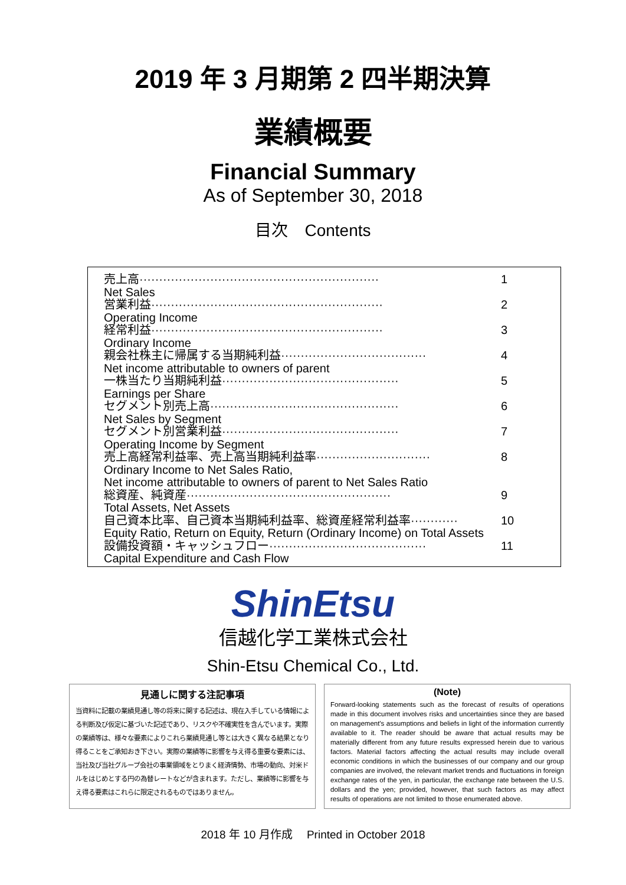2019 年 3 月期第 2 四半期決算
業績概要
Financial Summary
As of September 30, 2018
目次　Contents
売上高····························································· 1
Net Sales
営業利益··························································· 2
Operating Income
経常利益··························································· 3
Ordinary Income
親会社株主に帰属する当期純利益····································· 4
Net income attributable to owners of parent
一株当たり当期純利益············································· 5
Earnings per Share
セグメント別売上高················································ 6
Net Sales by Segment
セグメント別営業利益············································· 7
Operating Income by Segment
売上高経常利益率、売上高当期純利益率····························· 8
Ordinary Income to Net Sales Ratio,
Net income attributable to owners of parent to Net Sales Ratio
総資産、純資産···················································· 9
Total Assets, Net Assets
自己資本比率、自己資本当期純利益率、総資産経常利益率············ 10
Equity Ratio, Return on Equity, Return (Ordinary Income) on Total Assets
設備投資額・キャッシュフロー········································ 11
Capital Expenditure and Cash Flow
ShinEtsu
信越化学工業株式会社
Shin-Etsu Chemical Co., Ltd.
見通しに関する注記事項
当資料に記載の業績見通し等の将来に関する記述は、現在入手している情報による判断及び仮定に基づいた記述であり、リスクや不確実性を含んでいます。実際の業績等は、様々な要素によりこれら業績見通し等とは大きく異なる結果となり得ることをご承知おき下さい。実際の業績等に影響を与え得る重要な要素には、当社及び当社グループ会社の事業領域をとりまく経済情勢、市場の動向、対米ドルをはじめとする円の為替レートなどが含まれます。ただし、業績等に影響を与え得る要素はこれらに限定されるものではありません。
(Note)
Forward-looking statements such as the forecast of results of operations made in this document involves risks and uncertainties since they are based on management's assumptions and beliefs in light of the information currently available to it. The reader should be aware that actual results may be materially different from any future results expressed herein due to various factors. Material factors affecting the actual results may include overall economic conditions in which the businesses of our company and our group companies are involved, the relevant market trends and fluctuations in foreign exchange rates of the yen, in particular, the exchange rate between the U.S. dollars and the yen; provided, however, that such factors as may affect results of operations are not limited to those enumerated above.
2018 年 10 月作成　 Printed in October 2018